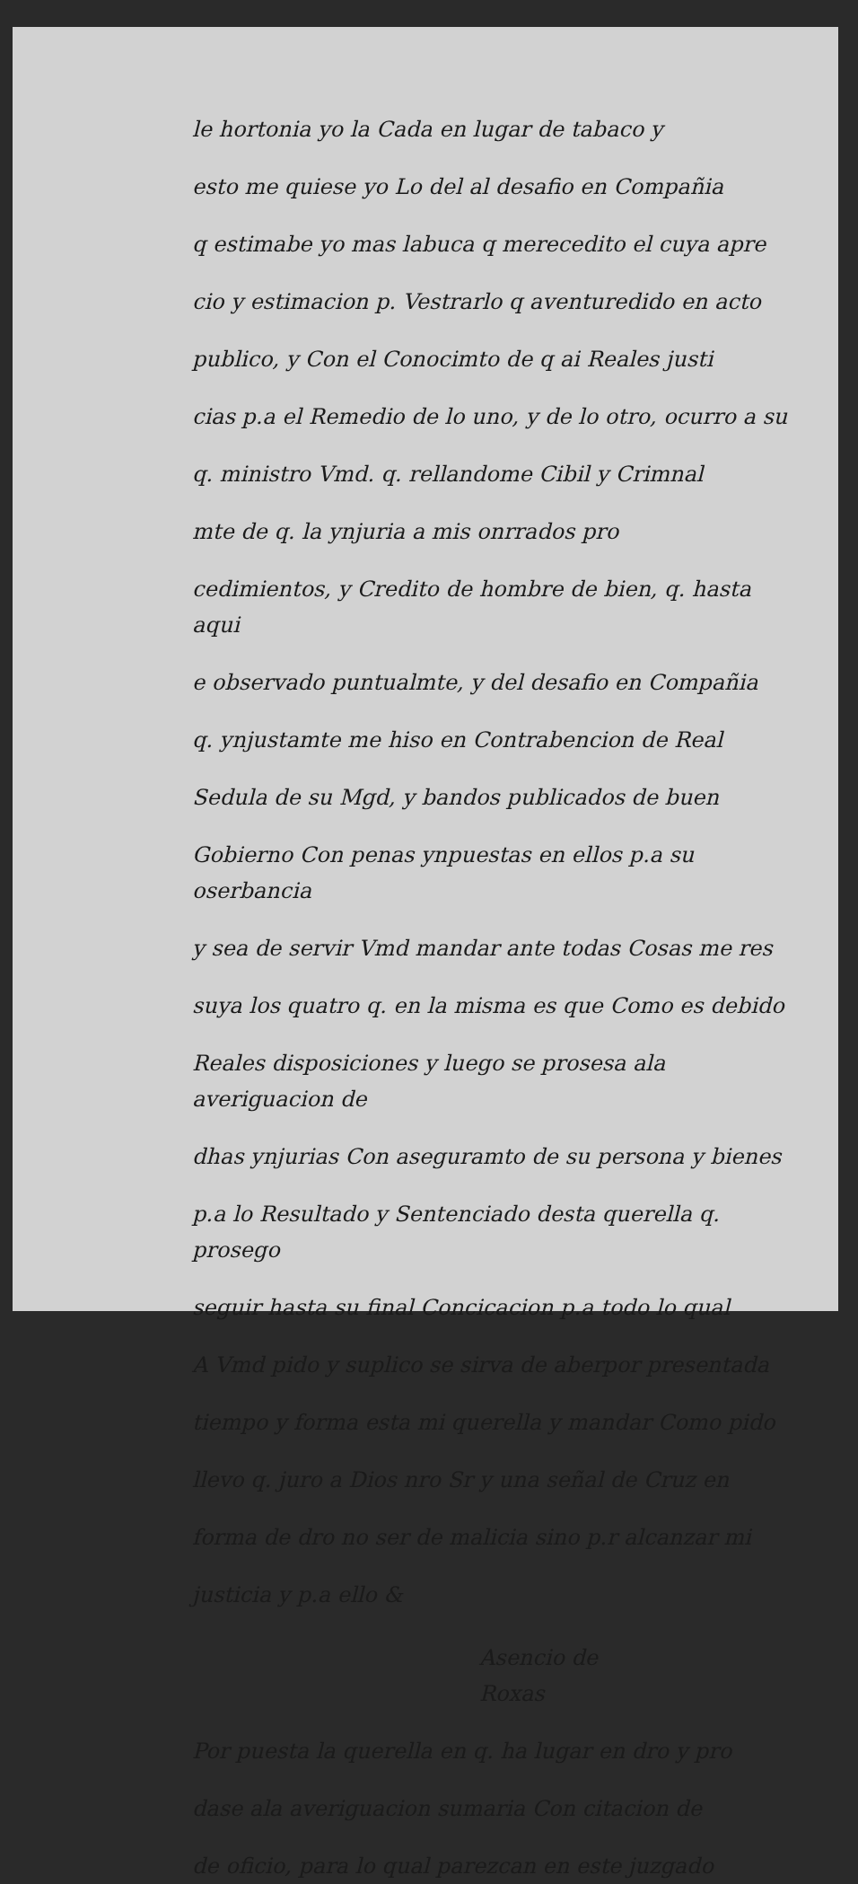le hortonia yo la Cada en lugar de tabaco y
esto me quiese yo Lo del al desafio en Compañia
q estimabe yo mas labuca q merecedito el cuya apre
cio y estimacion p. Vestrarlo q aventuredido en acto
publico, y Con el Conocimto de q ai Reales justi
cias p.a el Remedio de lo uno, y de lo otro, ocurro a su
q. ministro Vmd. q. rellandome Cibil y Crimnal
mte de q. la ynjuria a mis onrrados pro
cedimientos, y Credito de hombre de bien, q. hasta aqui
e observado puntualmte, y del desafio en Compañia
q. ynjustamte me hiso en Contrabencion de Real
Sedula de su Mgd, y bandos publicados de buen
Gobierno Con penas ynpuestas en ellos p.a su oserbancia
y sea de servir Vmd mandar ante todas Cosas me res
suya los quatro q. en la misma es que Como es debido
Reales disposiciones y luego se prosesa ala averiguacion de
dhas ynjurias Con aseguramto de su persona y bienes
p.a lo Resultado y Sentenciado desta querella q. prosego
seguir hasta su final Concicacion p.a todo lo qual
A Vmd pido y suplico se sirva de aberpor presentada
tiempo y forma esta mi querella y mandar Como pido
llevo q. juro a Dios nro Sr y una señal de Cruz en
forma de dro no ser de malicia sino p.r alcanzar mi
justicia y p.a ello &
Asencio de
Roxas
Por puesta la querella en q. ha lugar en dro y pro
dase ala averiguacion sumaria Con citacion de
de oficio, para lo qual parezcan en este juzgado